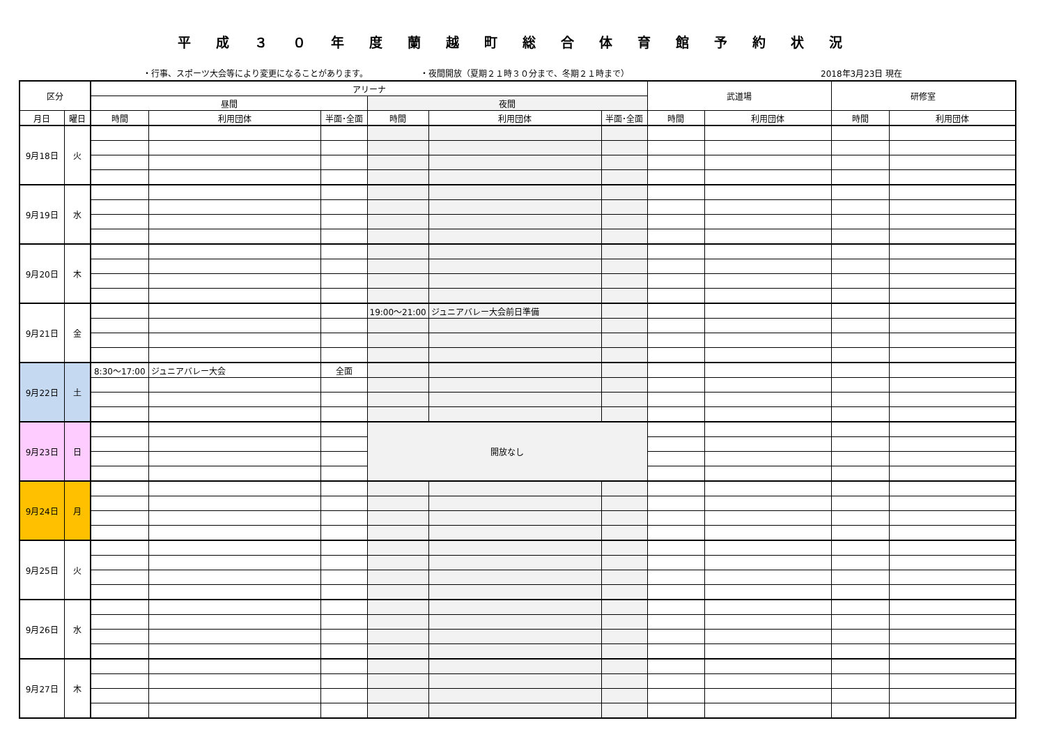平成３０年度蘭越町総合体育館予約状況
・行事、スポーツ大会等により変更になることがあります。 ・夜間開放（夏期２１時３０分まで、冬期２１時まで） 2018年3月23日 現在
| 区分 | | アリーナ | | | | | | 武道場 | | 研修室 | |
| --- | --- | --- | --- | --- | --- | --- | --- | --- | --- | --- | --- |
| | | 昼間 | | | 夜間 | | | | | | |
| 月日 | 曜日 | 時間 | 利用団体 | 半面･全面 | 時間 | 利用団体 | 半面･全面 | 時間 | 利用団体 | 時間 | 利用団体 |
| 9月18日 | 火 | | | | | | | | | | |
| 9月19日 | 水 | | | | | | | | | | |
| 9月20日 | 木 | | | | | | | | | | |
| 9月21日 | 金 | | | | 19:00～21:00 | ジュニアバレー大会前日準備 | | | | | |
| 9月22日 | 土 | 8:30～17:00 | ジュニアバレー大会 | 全面 | | | | | | | |
| 9月23日 | 日 | | | | 開放なし | | | | | | |
| 9月24日 | 月 | | | | | | | | | | |
| 9月25日 | 火 | | | | | | | | | | |
| 9月26日 | 水 | | | | | | | | | | |
| 9月27日 | 木 | | | | | | | | | | |